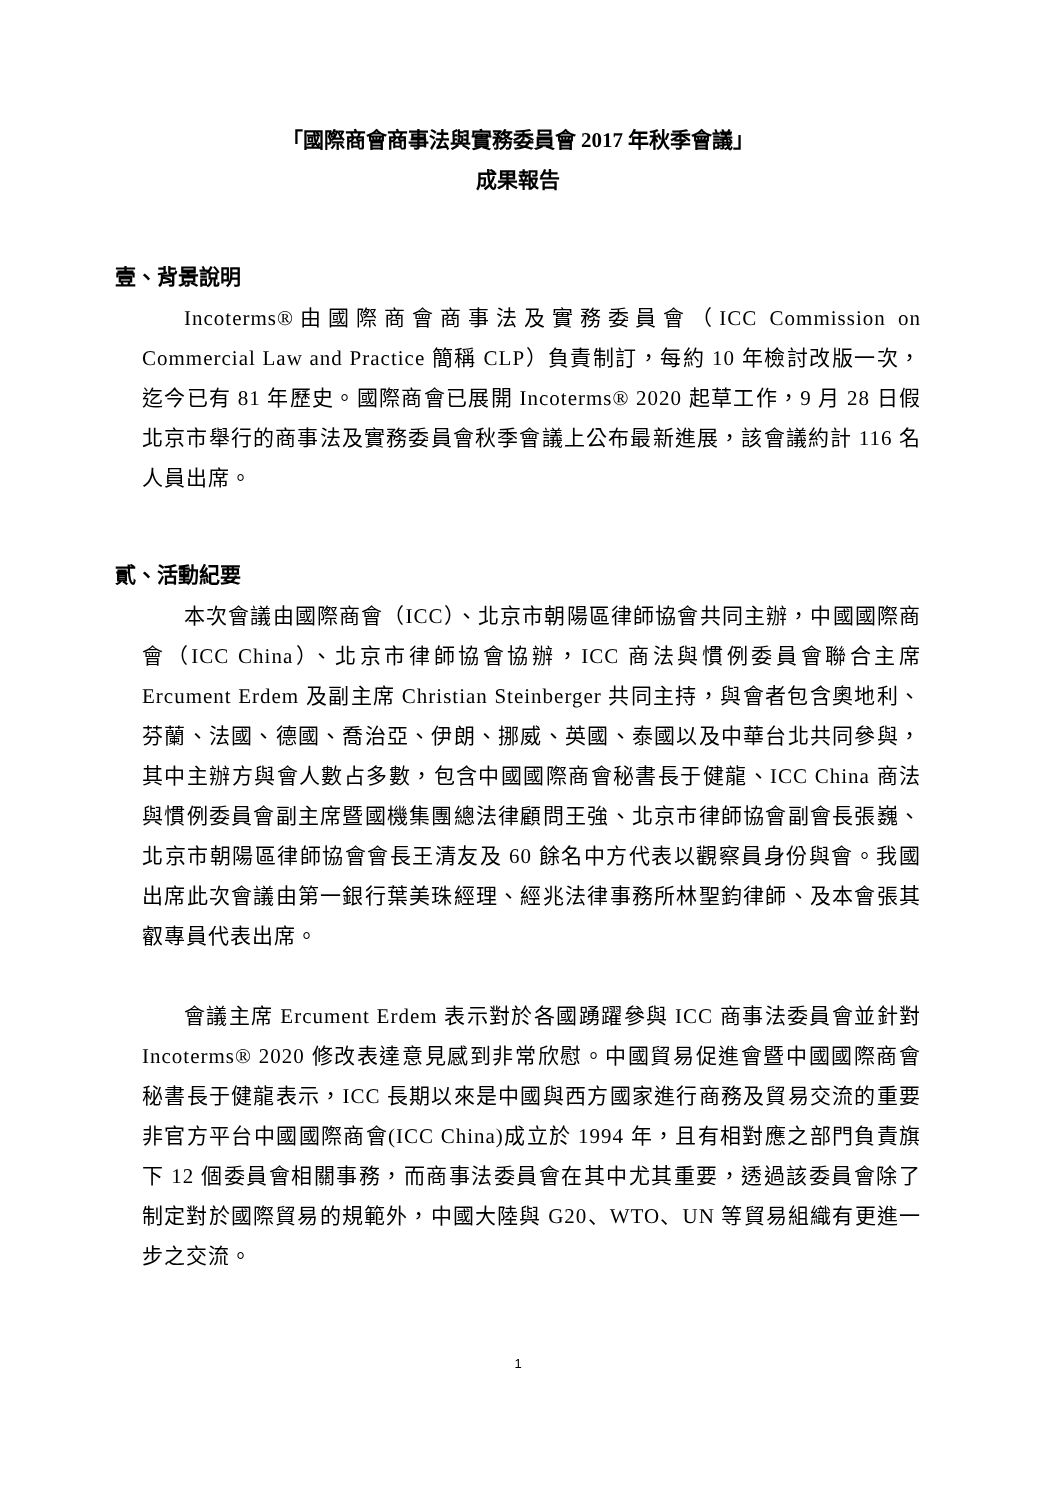「國際商會商事法與實務委員會 2017 年秋季會議」
成果報告
壹、背景說明
Incoterms®由國際商會商事法及實務委員會（ICC Commission on Commercial Law and Practice 簡稱 CLP）負責制訂，每約 10 年檢討改版一次，迄今已有 81 年歷史。國際商會已展開 Incoterms® 2020 起草工作，9 月 28 日假北京市舉行的商事法及實務委員會秋季會議上公布最新進展，該會議約計 116 名人員出席。
貳、活動紀要
本次會議由國際商會（ICC）、北京市朝陽區律師協會共同主辦，中國國際商會（ICC China）、北京市律師協會協辦，ICC 商法與慣例委員會聯合主席 Ercument Erdem 及副主席 Christian Steinberger 共同主持，與會者包含奧地利、芬蘭、法國、德國、喬治亞、伊朗、挪威、英國、泰國以及中華台北共同參與，其中主辦方與會人數占多數，包含中國國際商會秘書長于健龍、ICC China 商法與慣例委員會副主席暨國機集團總法律顧問王強、北京市律師協會副會長張巍、北京市朝陽區律師協會會長王清友及 60 餘名中方代表以觀察員身份與會。我國出席此次會議由第一銀行葉美珠經理、經兆法律事務所林聖鈞律師、及本會張其叡專員代表出席。
會議主席 Ercument Erdem 表示對於各國踴躍參與 ICC 商事法委員會並針對 Incoterms® 2020 修改表達意見感到非常欣慰。中國貿易促進會暨中國國際商會秘書長于健龍表示，ICC 長期以來是中國與西方國家進行商務及貿易交流的重要非官方平台中國國際商會(ICC China)成立於 1994 年，且有相對應之部門負責旗下 12 個委員會相關事務，而商事法委員會在其中尤其重要，透過該委員會除了制定對於國際貿易的規範外，中國大陸與 G20、WTO、UN 等貿易組織有更進一步之交流。
1